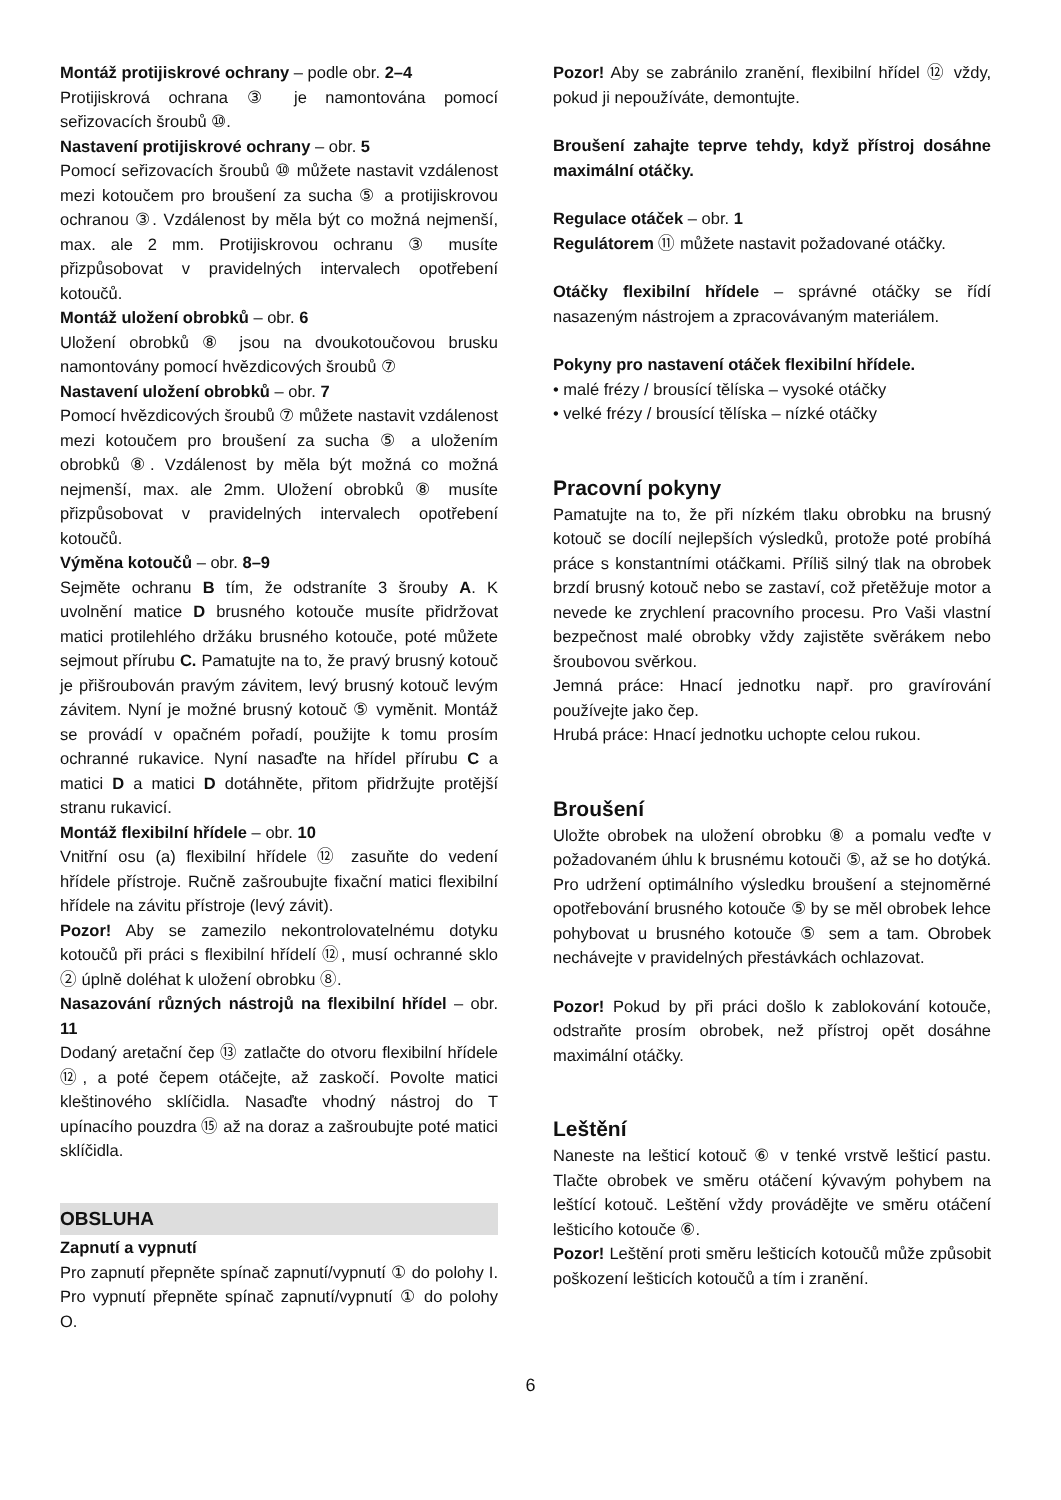Montáž protijiskrové ochrany – podle obr. 2–4
Protijiskrová ochrana ③ je namontována pomocí seřizovacích šroubů ⑩.
Nastavení protijiskrové ochrany – obr. 5
Pomocí seřizovacích šroubů ⑩ můžete nastavit vzdálenost mezi kotoučem pro broušení za sucha ⑤ a protijiskrovou ochranou ③. Vzdálenost by měla být co možná nejmenší, max. ale 2 mm. Protijiskrovou ochranu ③ musíte přizpůsobovat v pravidelných intervalech opotřebení kotoučů.
Montáž uložení obrobků – obr. 6
Uložení obrobků ⑧ jsou na dvoukotoučovou brusku namontovány pomocí hvězdicových šroubů ⑦
Nastavení uložení obrobků – obr. 7
Pomocí hvězdicových šroubů ⑦ můžete nastavit vzdálenost mezi kotoučem pro broušení za sucha ⑤ a uložením obrobků ⑧. Vzdálenost by měla být možná co možná nejmenší, max. ale 2mm. Uložení obrobků ⑧ musíte přizpůsobovat v pravidelných intervalech opotřebení kotoučů.
Výměna kotoučů – obr. 8–9
Sejměte ochranu B tím, že odstraníte 3 šrouby A. K uvolnění matice D brusného kotouče musíte přidržovat matici protilehlého držáku brusného kotouče, poté můžete sejmout přírubu C. Pamatujte na to, že pravý brusný kotouč je přišroubován pravým závitem, levý brusný kotouč levým závitem. Nyní je možné brusný kotouč ⑤ vyměnit. Montáž se provádí v opačném pořadí, použijte k tomu prosím ochranné rukavice. Nyní nasaďte na hřídel přírubu C a matici D a matici D dotáhněte, přitom přidržujte protější stranu rukavicí.
Montáž flexibilní hřídele – obr. 10
Vnitřní osu (a) flexibilní hřídele ⑫ zasuňte do vedení hřídele přístroje. Ručně zašroubujte fixační matici flexibilní hřídele na závitu přístroje (levý závit).
Pozor! Aby se zamezilo nekontrolovatelnému dotyku kotoučů při práci s flexibilní hřídelí ⑫, musí ochranné sklo ② úplně doléhat k uložení obrobku ⑧.
Nasazování různých nástrojů na flexibilní hřídel – obr. 11
Dodaný aretační čep ⑬ zatlačte do otvoru flexibilní hřídele ⑫, a poté čepem otáčejte, až zaskočí. Povolte matici kleštinového sklíčidla. Nasaďte vhodný nástroj do T upínacího pouzdra ⑮ až na doraz a zašroubujte poté matici sklíčidla.
OBSLUHA
Zapnutí a vypnutí
Pro zapnutí přepněte spínač zapnutí/vypnutí ① do polohy I. Pro vypnutí přepněte spínač zapnutí/vypnutí ① do polohy O.
Pozor! Aby se zabránilo zranění, flexibilní hřídel ⑫ vždy, pokud ji nepoužíváte, demontujte.
Broušení zahajte teprve tehdy, když přístroj dosáhne maximální otáčky.
Regulace otáček – obr. 1
Regulátorem ⑪ můžete nastavit požadované otáčky.
Otáčky flexibilní hřídele – správné otáčky se řídí nasazeným nástrojem a zpracovávaným materiálem.
Pokyny pro nastavení otáček flexibilní hřídele.
• malé frézy / brousící tělíska – vysoké otáčky
• velké frézy / brousící tělíska – nízké otáčky
Pracovní pokyny
Pamatujte na to, že při nízkém tlaku obrobku na brusný kotouč se docílí nejlepších výsledků, protože poté probíhá práce s konstantními otáčkami. Příliš silný tlak na obrobek brzdí brusný kotouč nebo se zastaví, což přetěžuje motor a nevede ke zrychlení pracovního procesu. Pro Vaši vlastní bezpečnost malé obrobky vždy zajistěte svěrákem nebo šroubovou svěrkou.
Jemná práce: Hnací jednotku např. pro gravírování používejte jako čep.
Hrubá práce: Hnací jednotku uchopte celou rukou.
Broušení
Uložte obrobek na uložení obrobku ⑧ a pomalu veďte v požadovaném úhlu k brusnému kotouči ⑤, až se ho dotýká. Pro udržení optimálního výsledku broušení a stejnoměrné opotřebování brusného kotouče ⑤ by se měl obrobek lehce pohybovat u brusného kotouče ⑤ sem a tam. Obrobek nechávejte v pravidelných přestávkách ochlazovat.
Pozor! Pokud by při práci došlo k zablokování kotouče, odstraňte prosím obrobek, než přístroj opět dosáhne maximální otáčky.
Leštění
Naneste na lešticí kotouč ⑥ v tenké vrstvě lešticí pastu. Tlačte obrobek ve směru otáčení kývavým pohybem na leštící kotouč. Leštění vždy provádějte ve směru otáčení lešticího kotouče ⑥.
Pozor! Leštění proti směru lešticích kotoučů může způsobit poškození lešticích kotoučů a tím i zranění.
6